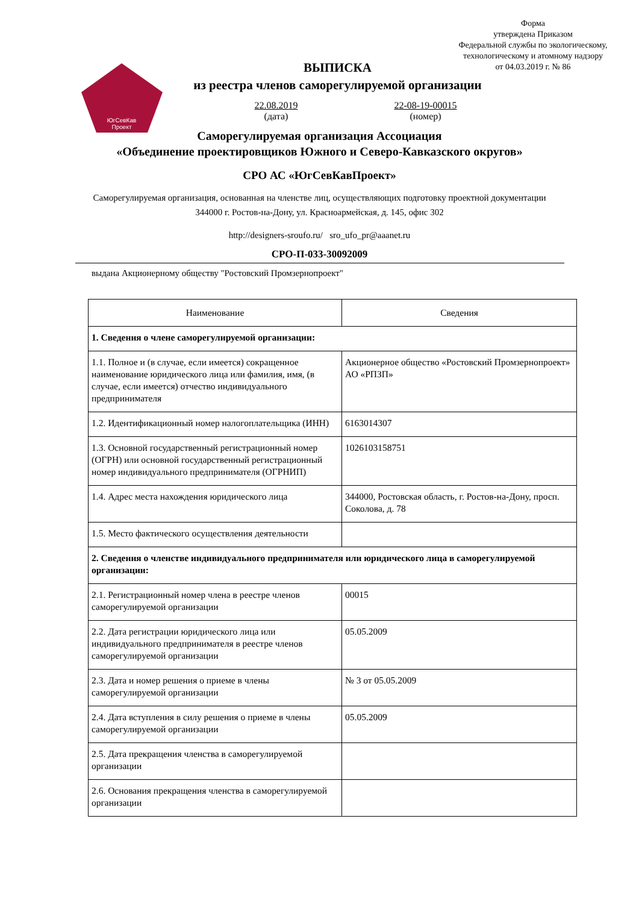Форма
утверждена Приказом
Федеральной службы по экологическому,
технологическому и атомному надзору
от 04.03.2019 г. № 86
ЮгСевКав
Проект
ВЫПИСКА
из реестра членов саморегулируемой организации
22.08.2019
(дата)
22-08-19-00015
(номер)
Саморегулируемая организация Ассоциация
«Объединение проектировщиков Южного и Северо-Кавказского округов»
СРО АС «ЮгСевКавПроект»
Саморегулируемая организация, основанная на членстве лиц, осуществляющих подготовку проектной документации
344000 г. Ростов-на-Дону, ул. Красноармейская, д. 145, офис 302
http://designers-sroufo.ru/ sro_ufo_pr@aaanet.ru
СРО-П-033-30092009
выдана Акционерному обществу "Ростовский Промзернопроект"
| Наименование | Сведения |
| --- | --- |
| 1. Сведения о члене саморегулируемой организации: | |
| 1.1. Полное и (в случае, если имеется) сокращенное наименование юридического лица или фамилия, имя, (в случае, если имеется) отчество индивидуального предпринимателя | Акционерное общество «Ростовский Промзернопроект» АО «РПЗП» |
| 1.2. Идентификационный номер налогоплательщика (ИНН) | 6163014307 |
| 1.3. Основной государственный регистрационный номер (ОГРН) или основной государственный регистрационный номер индивидуального предпринимателя (ОГРНИП) | 1026103158751 |
| 1.4. Адрес места нахождения юридического лица | 344000, Ростовская область, г. Ростов-на-Дону, просп. Соколова, д. 78 |
| 1.5. Место фактического осуществления деятельности | |
| 2. Сведения о членстве индивидуального предпринимателя или юридического лица в саморегулируемой организации: | |
| 2.1. Регистрационный номер члена в реестре членов саморегулируемой организации | 00015 |
| 2.2. Дата регистрации юридического лица или индивидуального предпринимателя в реестре членов саморегулируемой организации | 05.05.2009 |
| 2.3. Дата и номер решения о приеме в члены саморегулируемой организации | № 3 от 05.05.2009 |
| 2.4. Дата вступления в силу решения о приеме в члены саморегулируемой организации | 05.05.2009 |
| 2.5. Дата прекращения членства в саморегулируемой организации | |
| 2.6. Основания прекращения членства в саморегулируемой организации | |